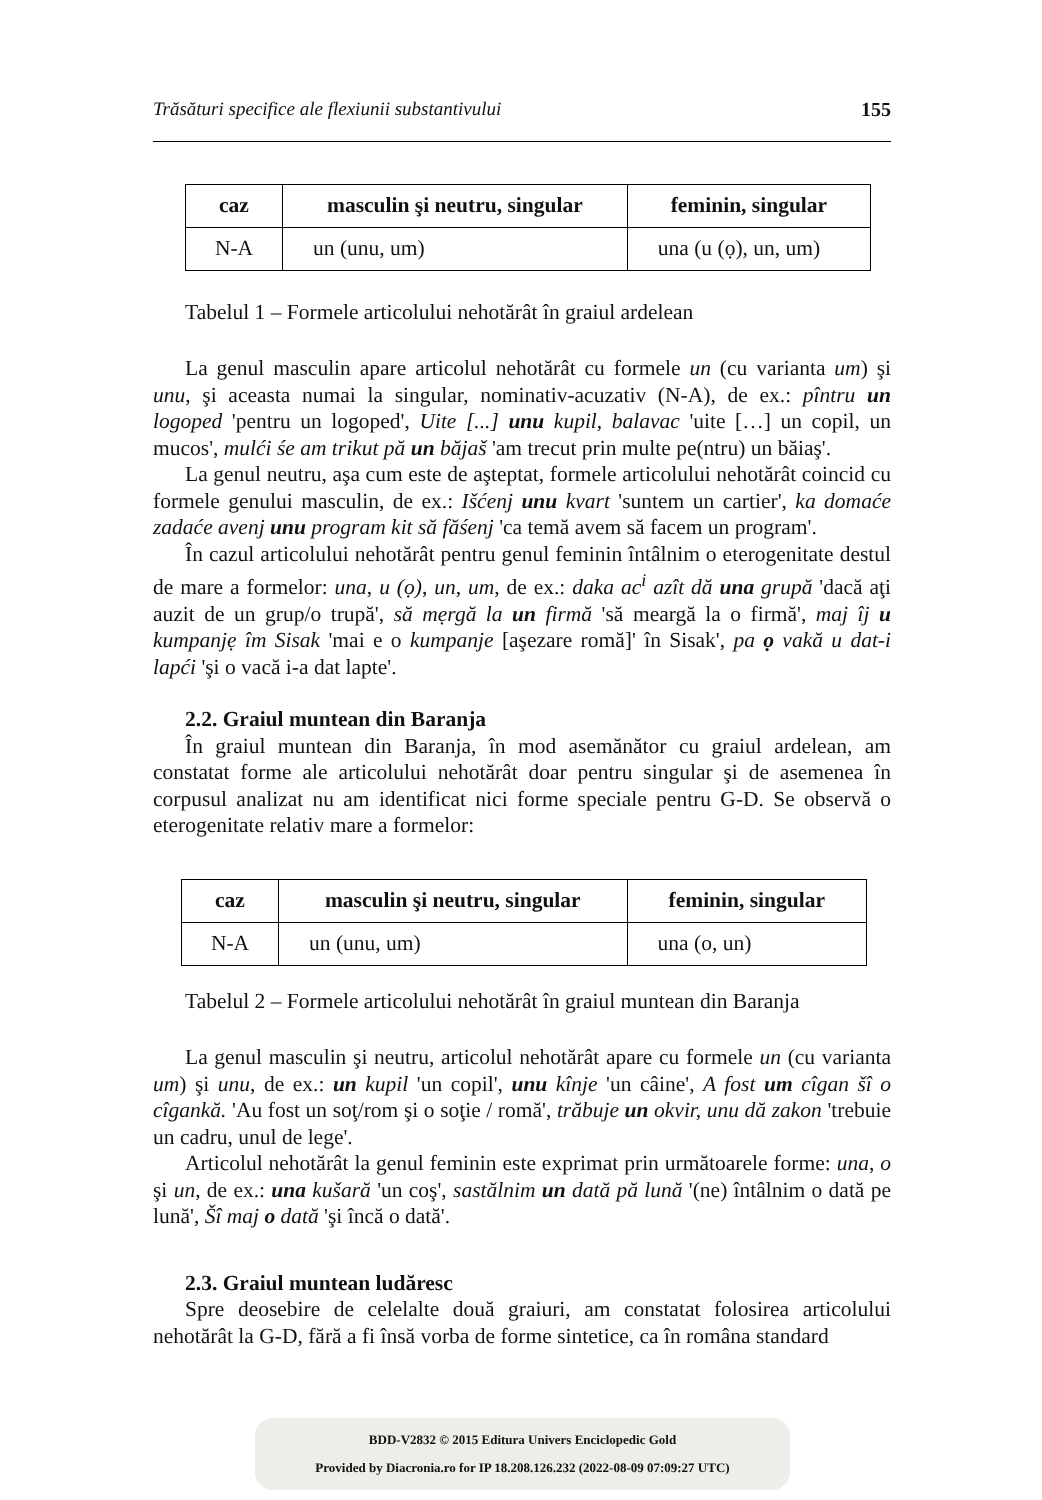Trăsături specifice ale flexiunii substantivului 155
| caz | masculin şi neutru, singular | feminin, singular |
| --- | --- | --- |
| N-A | un (unu, um) | una (u (ọ), un, um) |
Tabelul 1 – Formele articolului nehotărât în graiul ardelean
La genul masculin apare articolul nehotărât cu formele un (cu varianta um) şi unu, şi aceasta numai la singular, nominativ-acuzativ (N-A), de ex.: pîntru un logoped 'pentru un logoped', Uite [...] unu kupil, balavac 'uite […] un copil, un mucos', mulći śe am trikut pă un băjaš 'am trecut prin multe pe(ntru) un băiaş'.
La genul neutru, aşa cum este de aşteptat, formele articolului nehotărât coincid cu formele genului masculin, de ex.: Išćenj unu kvart 'suntem un cartier', ka domaće zadaće avenj unu program kit să făśenj 'ca temă avem să facem un program'.
În cazul articolului nehotărât pentru genul feminin întâlnim o eterogenitate destul de mare a formelor: una, u (ọ), un, um, de ex.: daka ac<sup>i</sup> azît dă una grupă 'dacă aţi auzit de un grup/o trupă', să mẹrgă la un firmă 'să meargă la o firmă', maj îj u kumpanjẹ îm Sisak 'mai e o kumpanje [aşezare romă]' în Sisak', pa ọ vakă u dat-i lapći 'şi o vacă i-a dat lapte'.
2.2. Graiul muntean din Baranja
În graiul muntean din Baranja, în mod asemănător cu graiul ardelean, am constatat forme ale articolului nehotărât doar pentru singular şi de asemenea în corpusul analizat nu am identificat nici forme speciale pentru G-D. Se observă o eterogenitate relativ mare a formelor:
| caz | masculin şi neutru, singular | feminin, singular |
| --- | --- | --- |
| N-A | un (unu, um) | una (o, un) |
Tabelul 2 – Formele articolului nehotărât în graiul muntean din Baranja
La genul masculin şi neutru, articolul nehotărât apare cu formele un (cu varianta um) şi unu, de ex.: un kupil 'un copil', unu kînje 'un câine', A fost um cîgan šî o cîgankă. 'Au fost un soţ/rom şi o soţie / romă', trăbuje un okvir, unu dă zakon 'trebuie un cadru, unul de lege'.
Articolul nehotărât la genul feminin este exprimat prin următoarele forme: una, o şi un, de ex.: una kušară 'un coş', sastălnim un dată pă lună '(ne) întâlnim o dată pe lună', Šî maj o dată 'şi încă o dată'.
2.3. Graiul muntean ludăresc
Spre deosebire de celelalte două graiuri, am constatat folosirea articolului nehotărât la G-D, fără a fi însă vorba de forme sintetice, ca în româna standard
BDD-V2832 © 2015 Editura Univers Enciclopedic Gold
Provided by Diacronia.ro for IP 18.208.126.232 (2022-08-09 07:09:27 UTC)